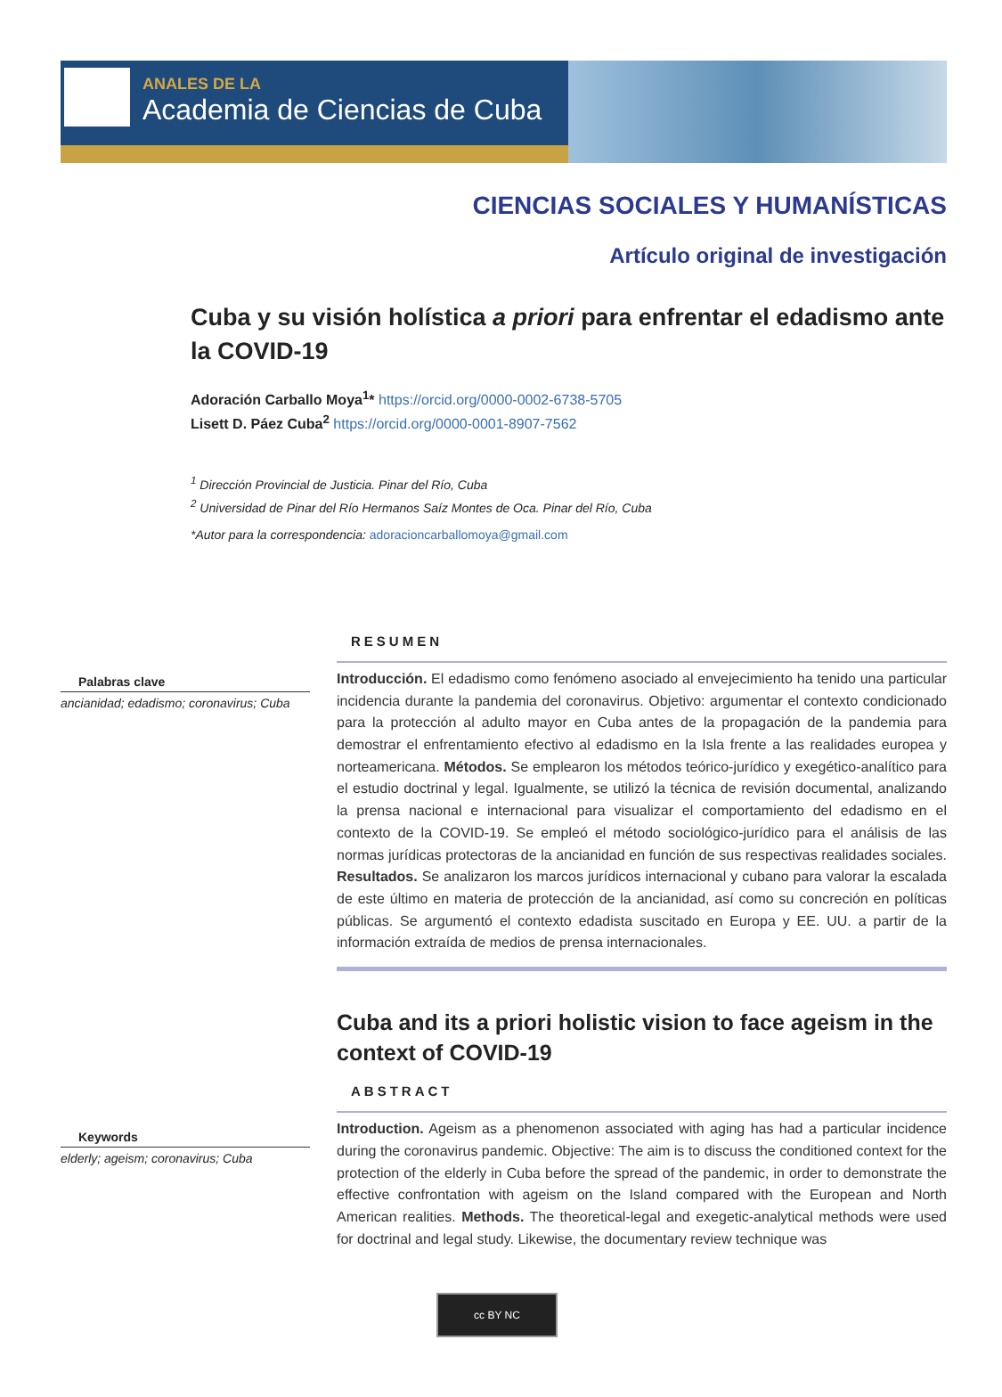ANALES DE LA
Academia de Ciencias de Cuba
CIENCIAS SOCIALES Y HUMANÍSTICAS
Artículo original de investigación
Cuba y su visión holística a priori para enfrentar el edadismo ante la COVID-19
Adoración Carballo Moya<sup>1</sup>* https://orcid.org/0000-0002-6738-5705
Lisett D. Páez Cuba<sup>2</sup> https://orcid.org/0000-0001-8907-7562
<sup>1</sup> Dirección Provincial de Justicia. Pinar del Río, Cuba
<sup>2</sup> Universidad de Pinar del Río Hermanos Saíz Montes de Oca. Pinar del Río, Cuba
*Autor para la correspondencia: adoracioncarballomoya@gmail.com
Palabras clave
ancianidad; edadismo; coronavirus; Cuba
RESUMEN
Introducción. El edadismo como fenómeno asociado al envejecimiento ha tenido una particular incidencia durante la pandemia del coronavirus. Objetivo: argumentar el contexto condicionado para la protección al adulto mayor en Cuba antes de la propagación de la pandemia para demostrar el enfrentamiento efectivo al edadismo en la Isla frente a las realidades europea y norteamericana. Métodos. Se emplearon los métodos teórico-jurídico y exegético-analítico para el estudio doctrinal y legal. Igualmente, se utilizó la técnica de revisión documental, analizando la prensa nacional e internacional para visualizar el comportamiento del edadismo en el contexto de la COVID-19. Se empleó el método sociológico-jurídico para el análisis de las normas jurídicas protectoras de la ancianidad en función de sus respectivas realidades sociales. Resultados. Se analizaron los marcos jurídicos internacional y cubano para valorar la escalada de este último en materia de protección de la ancianidad, así como su concreción en políticas públicas. Se argumentó el contexto edadista suscitado en Europa y EE. UU. a partir de la información extraída de medios de prensa internacionales.
Keywords
elderly; ageism; coronavirus; Cuba
Cuba and its a priori holistic vision to face ageism in the context of COVID-19
ABSTRACT
Introduction. Ageism as a phenomenon associated with aging has had a particular incidence during the coronavirus pandemic. Objective: The aim is to discuss the conditioned context for the protection of the elderly in Cuba before the spread of the pandemic, in order to demonstrate the effective confrontation with ageism on the Island compared with the European and North American realities. Methods. The theoretical-legal and exegetic-analytical methods were used for doctrinal and legal study. Likewise, the documentary review technique was
cc BY NC